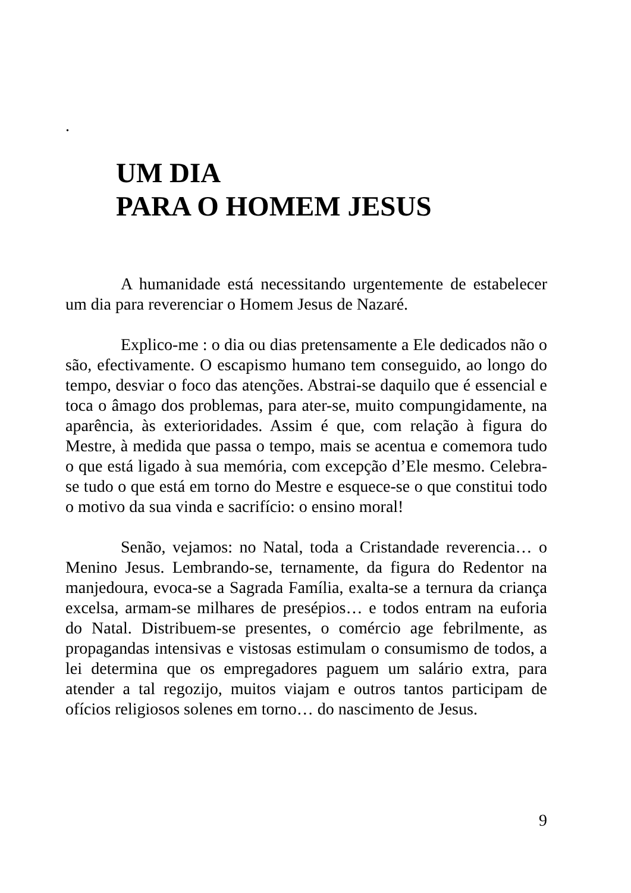.
UM DIA
PARA O HOMEM JESUS
A humanidade está necessitando urgentemente de estabelecer um dia para reverenciar o Homem Jesus de Nazaré.
Explico-me : o dia ou dias pretensamente a Ele dedicados não o são, efectivamente. O escapismo humano tem conseguido, ao longo do tempo, desviar o foco das atenções. Abstrai-se daquilo que é essencial e toca o âmago dos problemas, para ater-se, muito compungidamente, na aparência, às exterioridades. Assim é que, com relação à figura do Mestre, à medida que passa o tempo, mais se acentua e comemora tudo o que está ligado à sua memória, com excepção d’Ele mesmo. Celebra-se tudo o que está em torno do Mestre e esquece-se o que constitui todo o motivo da sua vinda e sacrifício: o ensino moral!
Senão, vejamos: no Natal, toda a Cristandade reverencia… o Menino Jesus. Lembrando-se, ternamente, da figura do Redentor na manjedoura, evoca-se a Sagrada Família, exalta-se a ternura da criança excelsa, armam-se milhares de presépios… e todos entram na euforia do Natal. Distribuem-se presentes, o comércio age febrilmente, as propagandas intensivas e vistosas estimulam o consumismo de todos, a lei determina que os empregadores paguem um salário extra, para atender a tal regozijo, muitos viajam e outros tantos participam de ofícios religiosos solenes em torno… do nascimento de Jesus.
9